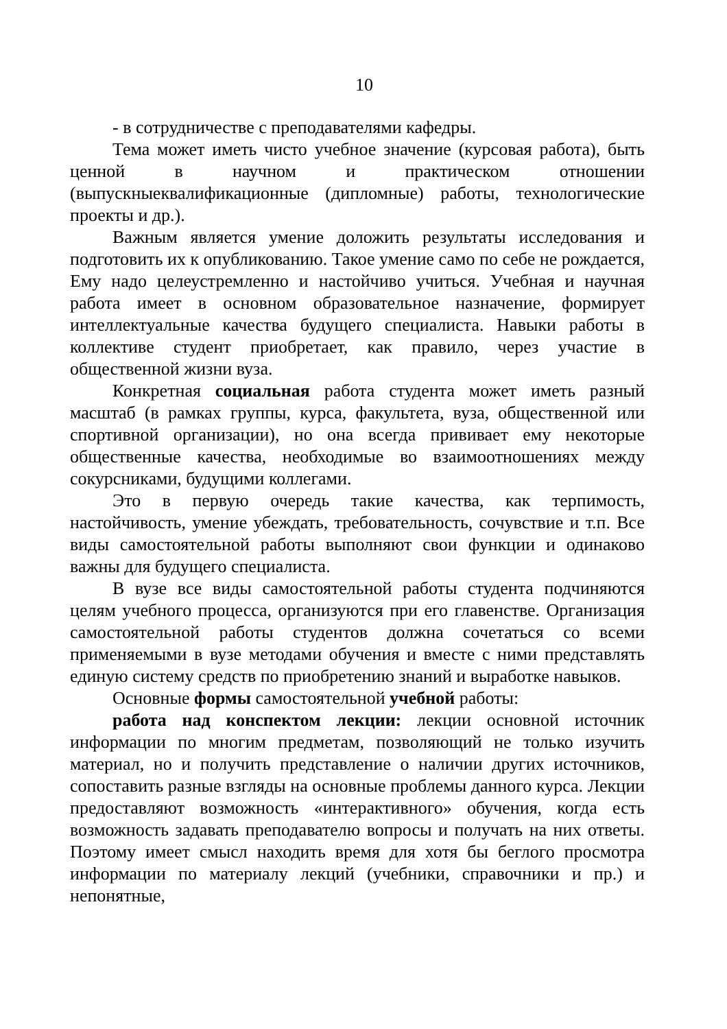10
- в сотрудничестве с преподавателями кафедры.
Тема может иметь чисто учебное значение (курсовая работа), быть ценной в научном и практическом отношении (выпускныеквалификационные (дипломные) работы, технологические проекты и др.).
Важным является умение доложить результаты исследования и подготовить их к опубликованию. Такое умение само по себе не рождается, Ему надо целеустремленно и настойчиво учиться. Учебная и научная работа имеет в основном образовательное назначение, формирует интеллектуальные качества будущего специалиста. Навыки работы в коллективе студент приобретает, как правило, через участие в общественной жизни вуза.
Конкретная социальная работа студента может иметь разный масштаб (в рамках группы, курса, факультета, вуза, общественной или спортивной организации), но она всегда прививает ему некоторые общественные качества, необходимые во взаимоотношениях между сокурсниками, будущими коллегами.
Это в первую очередь такие качества, как терпимость, настойчивость, умение убеждать, требовательность, сочувствие и т.п. Все виды самостоятельной работы выполняют свои функции и одинаково важны для будущего специалиста.
В вузе все виды самостоятельной работы студента подчиняются целям учебного процесса, организуются при его главенстве. Организация самостоятельной работы студентов должна сочетаться со всеми применяемыми в вузе методами обучения и вместе с ними представлять единую систему средств по приобретению знаний и выработке навыков.
Основные формы самостоятельной учебной работы:
работа над конспектом лекции: лекции основной источник информации по многим предметам, позволяющий не только изучить материал, но и получить представление о наличии других источников, сопоставить разные взгляды на основные проблемы данного курса. Лекции предоставляют возможность «интерактивного» обучения, когда есть возможность задавать преподавателю вопросы и получать на них ответы. Поэтому имеет смысл находить время для хотя бы беглого просмотра информации по материалу лекций (учебники, справочники и пр.) и непонятные,